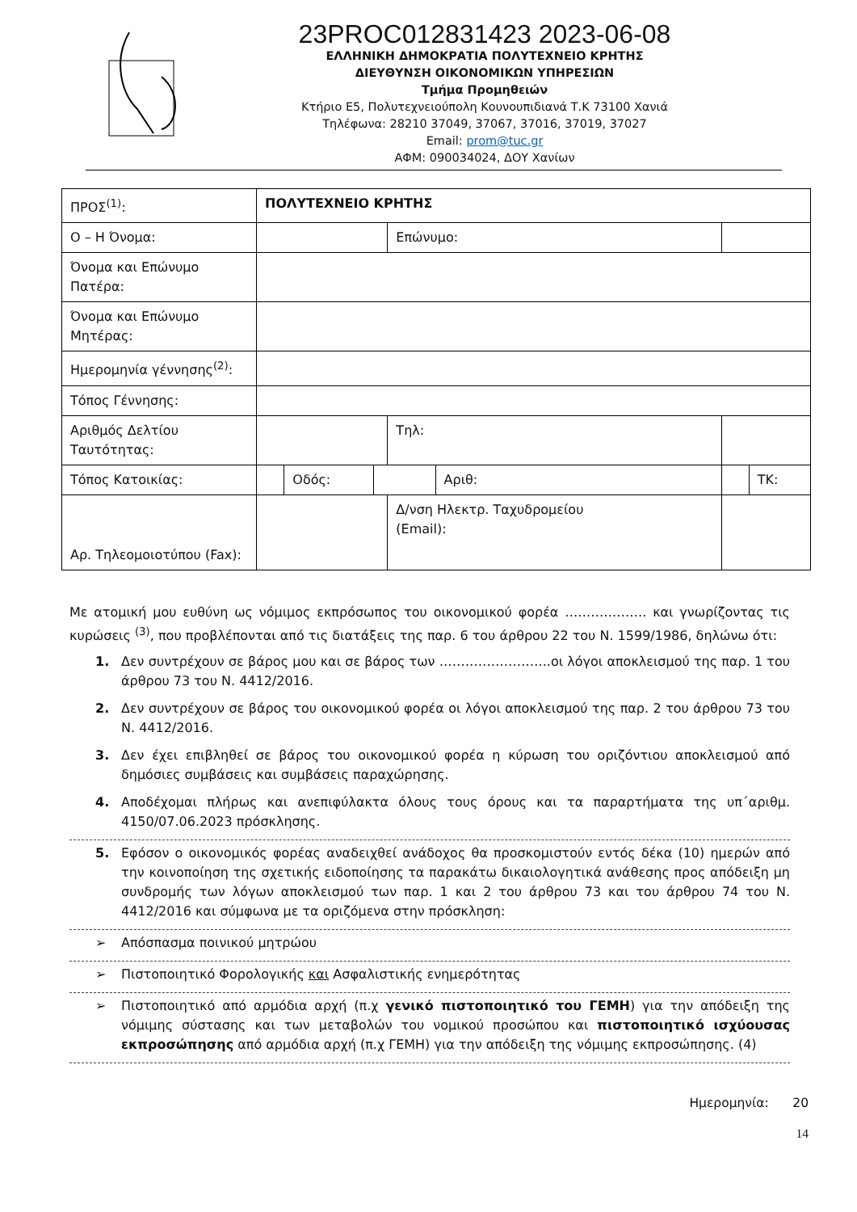23PROC012831423 2023-06-08
ΕΛΛΗΝΙΚΗ ΔΗΜΟΚΡΑΤΙΑ ΠΟΛΥΤΕΧΝΕΙΟ ΚΡΗΤΗΣ
ΔΙΕΥΘΥΝΣΗ ΟΙΚΟΝΟΜΙΚΩΝ ΥΠΗΡΕΣΙΩΝ
Τμήμα Προμηθειών
Κτήριο Ε5, Πολυτεχνειούπολη Κουνουπιδιανά Τ.Κ 73100 Χανιά
Τηλέφωνα: 28210 37049, 37067, 37016, 37019, 37027
Email: prom@tuc.gr
ΑΦΜ: 090034024, ΔΟΥ Χανίων
| ΠΡΟΣ<sup>(1)</sup>: | ΠΟΛΥΤΕΧΝΕΙΟ ΚΡΗΤΗΣ | | | | | | |
| Ο – Η Όνομα: | | | | Επώνυμο: | | | |
| Όνομα και Επώνυμο Πατέρα: | | | | | | | |
| Όνομα και Επώνυμο Μητέρας: | | | | | | | |
| Ημερομηνία γέννησης<sup>(2)</sup>: | | | | | | | |
| Τόπος Γέννησης: | | | | | | | |
| Αριθμός Δελτίου Ταυτότητας: | | | | Τηλ: | | | |
| Τόπος Κατοικίας: | | Οδός: | | | Αριθ: | | ΤΚ: |
| Αρ. Τηλεομοιοτύπου (Fax): | | | | Δ/νση Ηλεκτρ. Ταχυδρομείου (Email): | | | |
Με ατομική μου ευθύνη ως νόμιμος εκπρόσωπος του οικονομικού φορέα ………………. και γνωρίζοντας τις κυρώσεις <sup>(3)</sup>, που προβλέπονται από τις διατάξεις της παρ. 6 του άρθρου 22 του Ν. 1599/1986, δηλώνω ότι:
1. Δεν συντρέχουν σε βάρος μου και σε βάρος των ……………………..οι λόγοι αποκλεισμού της παρ. 1 του άρθρου 73 του Ν. 4412/2016.
2. Δεν συντρέχουν σε βάρος του οικονομικού φορέα οι λόγοι αποκλεισμού της παρ. 2 του άρθρου 73 του Ν. 4412/2016.
3. Δεν έχει επιβληθεί σε βάρος του οικονομικού φορέα η κύρωση του οριζόντιου αποκλεισμού από δημόσιες συμβάσεις και συμβάσεις παραχώρησης.
4. Αποδέχομαι πλήρως και ανεπιφύλακτα όλους τους όρους και τα παραρτήματα της υπ΄αριθμ. 4150/07.06.2023 πρόσκλησης.
5. Εφόσον ο οικονομικός φορέας αναδειχθεί ανάδοχος θα προσκομιστούν εντός δέκα (10) ημερών από την κοινοποίηση της σχετικής ειδοποίησης τα παρακάτω δικαιολογητικά ανάθεσης προς απόδειξη μη συνδρομής των λόγων αποκλεισμού των παρ. 1 και 2 του άρθρου 73 και του άρθρου 74 του Ν. 4412/2016 και σύμφωνα με τα οριζόμενα στην πρόσκληση:
➢ Απόσπασμα ποινικού μητρώου
➢ Πιστοποιητικό Φορολογικής και Ασφαλιστικής ενημερότητας
➢ Πιστοποιητικό από αρμόδια αρχή (π.χ γενικό πιστοποιητικό του ΓΕΜΗ) για την απόδειξη της νόμιμης σύστασης και των μεταβολών του νομικού προσώπου και πιστοποιητικό ισχύουσας εκπροσώπησης από αρμόδια αρχή (π.χ ΓΕΜΗ) για την απόδειξη της νόμιμης εκπροσώπησης. (4)
Ημερομηνία: 20
14